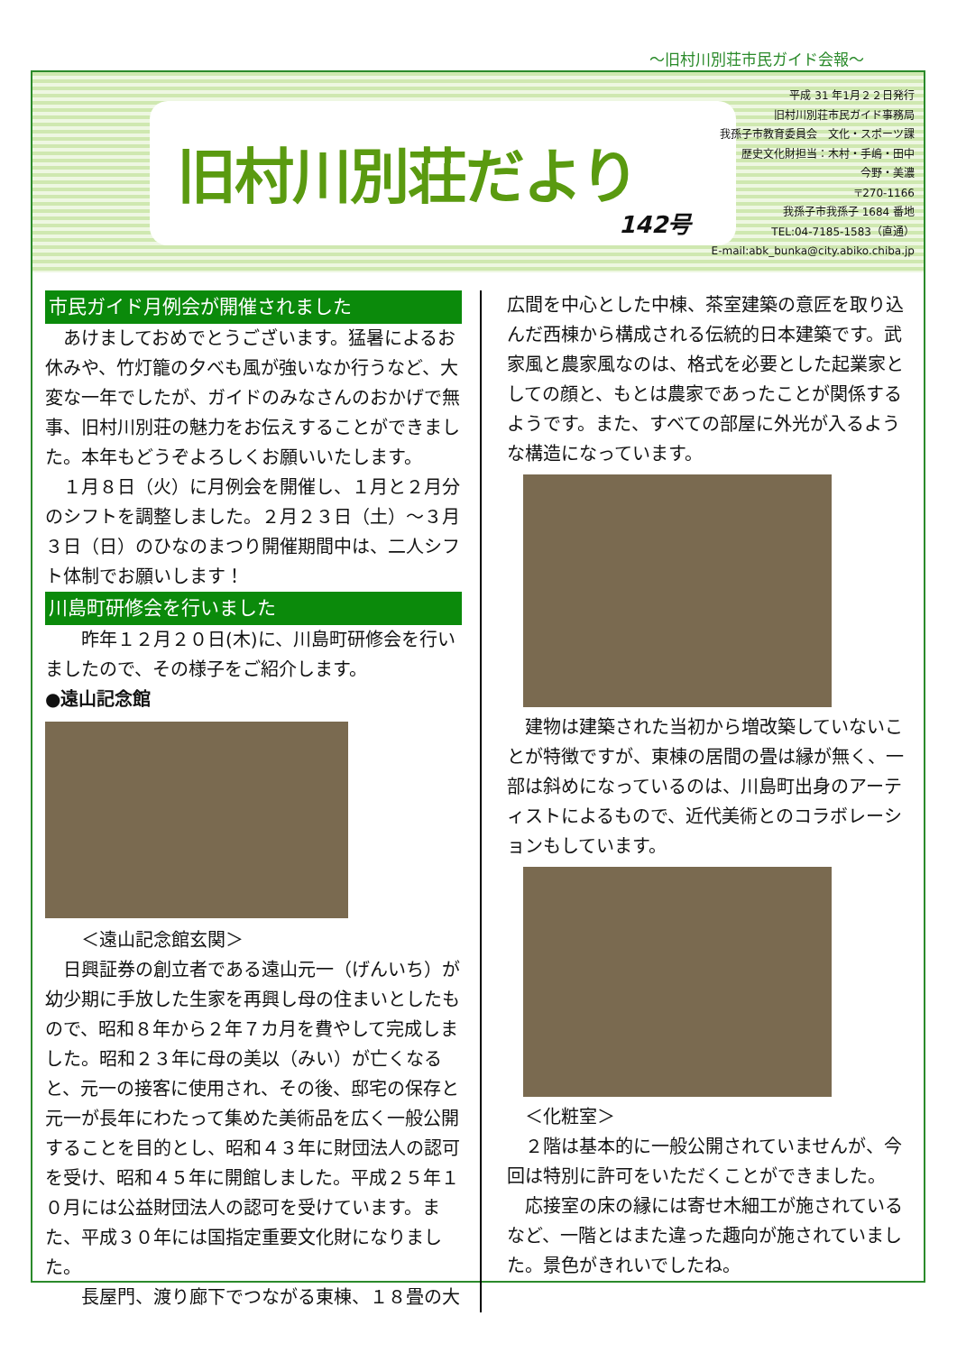～旧村川別荘市民ガイド会報～
旧村川別荘だより
142号
平成 31 年1月２２日発行
旧村川別荘市民ガイド事務局
我孫子市教育委員会　文化・スポーツ課
歴史文化財担当：木村・手嶋・田中
今野・美濃
〒270-1166
我孫子市我孫子 1684 番地
TEL:04-7185-1583（直通）
E-mail:abk_bunka@city.abiko.chiba.jp
市民ガイド月例会が開催されました
　あけましておめでとうございます。猛暑によるお休みや、竹灯籠の夕べも風が強いなか行うなど、大変な一年でしたが、ガイドのみなさんのおかげで無事、旧村川別荘の魅力をお伝えすることができました。本年もどうぞよろしくお願いいたします。
　１月８日（火）に月例会を開催し、１月と２月分のシフトを調整しました。２月２３日（土）～３月３日（日）のひなのまつり開催期間中は、二人シフト体制でお願いします！
川島町研修会を行いました
　　昨年１２月２０日(木)に、川島町研修会を行いましたので、その様子をご紹介します。
●遠山記念館
　　＜遠山記念館玄関＞
　日興証券の創立者である遠山元一（げんいち）が幼少期に手放した生家を再興し母の住まいとしたもので、昭和８年から２年７カ月を費やして完成しました。昭和２３年に母の美以（みい）が亡くなると、元一の接客に使用され、その後、邸宅の保存と元一が長年にわたって集めた美術品を広く一般公開することを目的とし、昭和４３年に財団法人の認可を受け、昭和４５年に開館しました。平成２５年１０月には公益財団法人の認可を受けています。また、平成３０年には国指定重要文化財になりました。
　　長屋門、渡り廊下でつながる東棟、１８畳の大
広間を中心とした中棟、茶室建築の意匠を取り込んだ西棟から構成される伝統的日本建築です。武家風と農家風なのは、格式を必要とした起業家としての顔と、もとは農家であったことが関係するようです。また、すべての部屋に外光が入るような構造になっています。
　建物は建築された当初から増改築していないことが特徴ですが、東棟の居間の畳は縁が無く、一部は斜めになっているのは、川島町出身のアーティストによるもので、近代美術とのコラボレーションもしています。
　＜化粧室＞
　２階は基本的に一般公開されていませんが、今回は特別に許可をいただくことができました。
　応接室の床の縁には寄せ木細工が施されているなど、一階とはまた違った趣向が施されていました。景色がきれいでしたね。